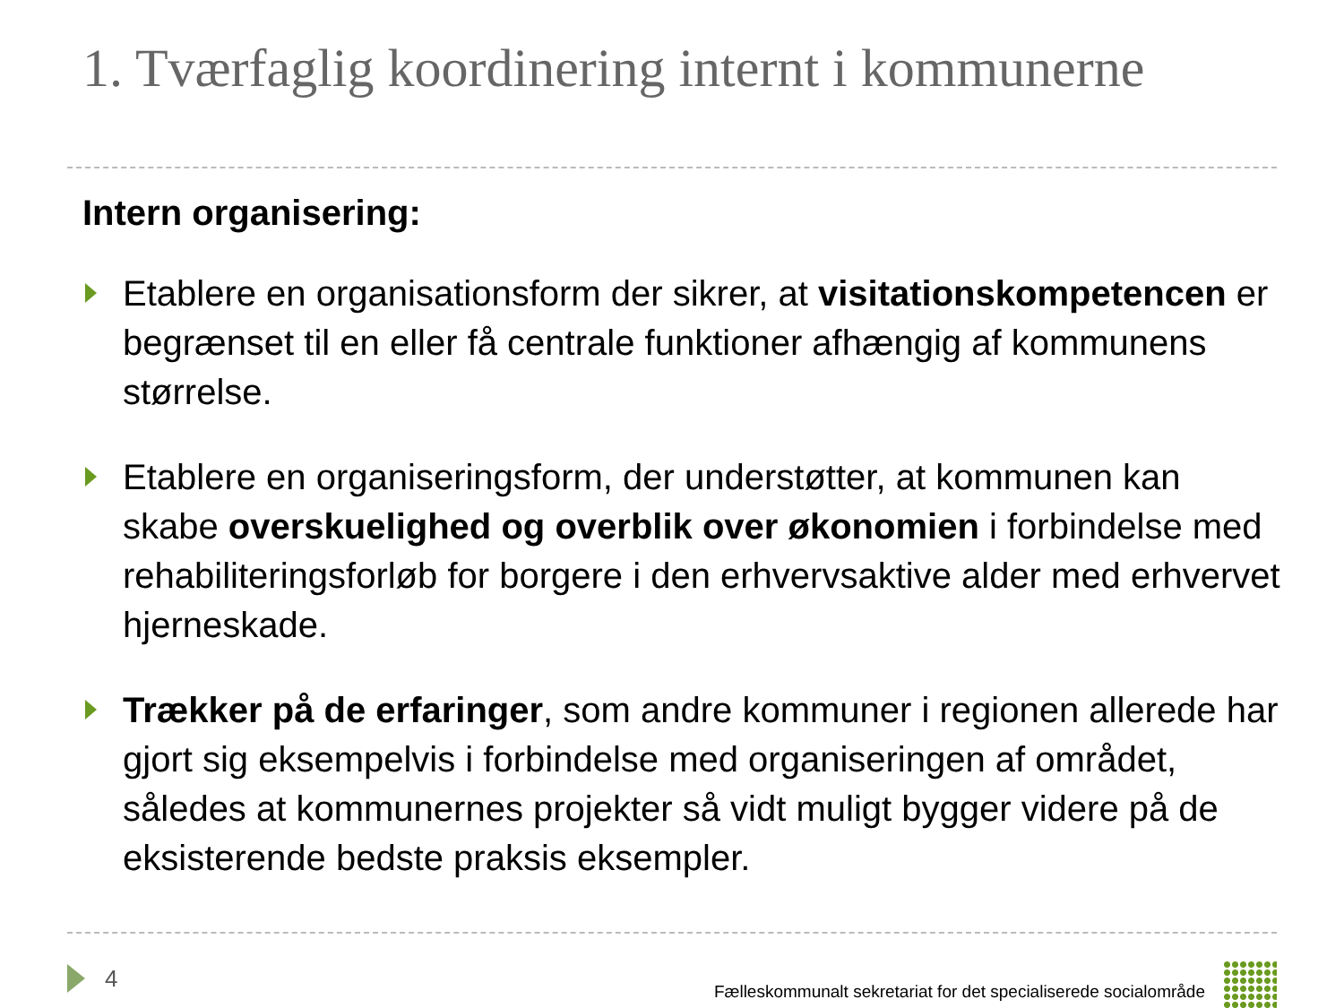1. Tværfaglig koordinering internt i kommunerne
Intern organisering:
Etablere en organisationsform der sikrer, at visitationskompetencen er begrænset til en eller få centrale funktioner afhængig af kommunens størrelse.
Etablere en organiseringsform, der understøtter, at kommunen kan skabe overskuelighed og overblik over økonomien i forbindelse med rehabiliteringsforløb for borgere i den erhvervsaktive alder med erhvervet hjerneskade.
Trækker på de erfaringer, som andre kommuner i regionen allerede har gjort sig eksempelvis i forbindelse med organiseringen af området, således at kommunernes projekter så vidt muligt bygger videre på de eksisterende bedste praksis eksempler.
4 Fælleskommunalt sekretariat for det specialiserede socialområde